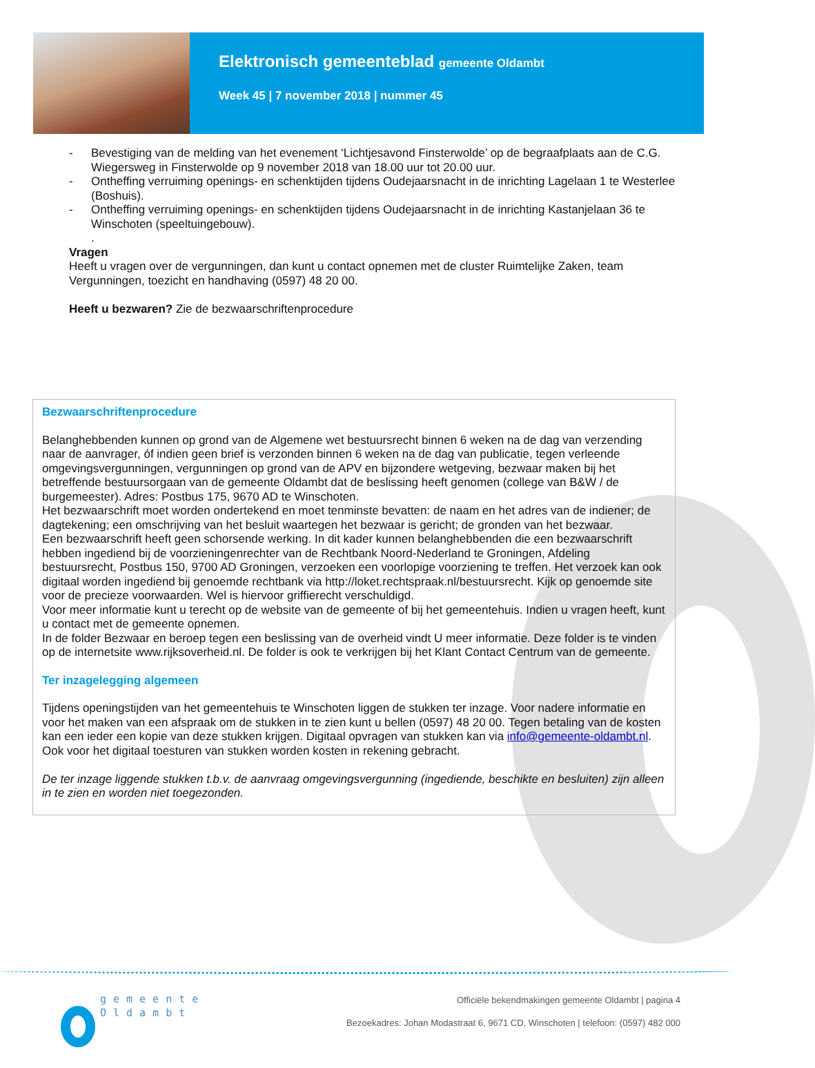Elektronisch gemeenteblad gemeente Oldambt
Week 45 | 7 november 2018 | nummer 45
- Bevestiging van de melding van het evenement ‘Lichtjesavond Finsterwolde’ op de begraafplaats aan de C.G. Wiegersweg in Finsterwolde op 9 november 2018 van 18.00 uur tot 20.00 uur.
- Ontheffing verruiming openings- en schenktijden tijdens Oudejaarsnacht in de inrichting Lagelaan 1 te Westerlee (Boshuis).
- Ontheffing verruiming openings- en schenktijden tijdens Oudejaarsnacht in de inrichting Kastanjelaan 36 te Winschoten (speeltuingebouw).
.
Vragen
Heeft u vragen over de vergunningen, dan kunt u contact opnemen met de cluster Ruimtelijke Zaken, team Vergunningen, toezicht en handhaving (0597) 48 20 00.
Heeft u bezwaren? Zie de bezwaarschriftenprocedure
Bezwaarschriftenprocedure
Belanghebbenden kunnen op grond van de Algemene wet bestuursrecht binnen 6 weken na de dag van verzending naar de aanvrager, óf indien geen brief is verzonden binnen 6 weken na de dag van publicatie, tegen verleende omgevingsvergunningen, vergunningen op grond van de APV en bijzondere wetgeving, bezwaar maken bij het betreffende bestuursorgaan van de gemeente Oldambt dat de beslissing heeft genomen (college van B&W / de burgemeester). Adres: Postbus 175, 9670 AD te Winschoten.
Het bezwaarschrift moet worden ondertekend en moet tenminste bevatten: de naam en het adres van de indiener; de dagtekening; een omschrijving van het besluit waartegen het bezwaar is gericht; de gronden van het bezwaar.
Een bezwaarschrift heeft geen schorsende werking. In dit kader kunnen belanghebbenden die een bezwaarschrift hebben ingediend bij de voorzieningenrechter van de Rechtbank Noord-Nederland te Groningen, Afdeling bestuursrecht, Postbus 150, 9700 AD Groningen, verzoeken een voorlopige voorziening te treffen. Het verzoek kan ook digitaal worden ingediend bij genoemde rechtbank via http://loket.rechtspraak.nl/bestuursrecht. Kijk op genoemde site voor de precieze voorwaarden. Wel is hiervoor griffierecht verschuldigd.
Voor meer informatie kunt u terecht op de website van de gemeente of bij het gemeentehuis. Indien u vragen heeft, kunt u contact met de gemeente opnemen.
In de folder Bezwaar en beroep tegen een beslissing van de overheid vindt U meer informatie. Deze folder is te vinden op de internetsite www.rijksoverheid.nl. De folder is ook te verkrijgen bij het Klant Contact Centrum van de gemeente.
Ter inzagelegging algemeen
Tijdens openingstijden van het gemeentehuis te Winschoten liggen de stukken ter inzage. Voor nadere informatie en voor het maken van een afspraak om de stukken in te zien kunt u bellen (0597) 48 20 00. Tegen betaling van de kosten kan een ieder een kopie van deze stukken krijgen. Digitaal opvragen van stukken kan via info@gemeente-oldambt.nl. Ook voor het digitaal toesturen van stukken worden kosten in rekening gebracht.
De ter inzage liggende stukken t.b.v. de aanvraag omgevingsvergunning (ingediende, beschikte en besluiten) zijn alleen in te zien en worden niet toegezonden.
gemeente
Oldambt
Officiële bekendmakingen gemeente Oldambt | pagina 4
Bezoekadres: Johan Modastraat 6, 9671 CD, Winschoten | telefoon: (0597) 482 000